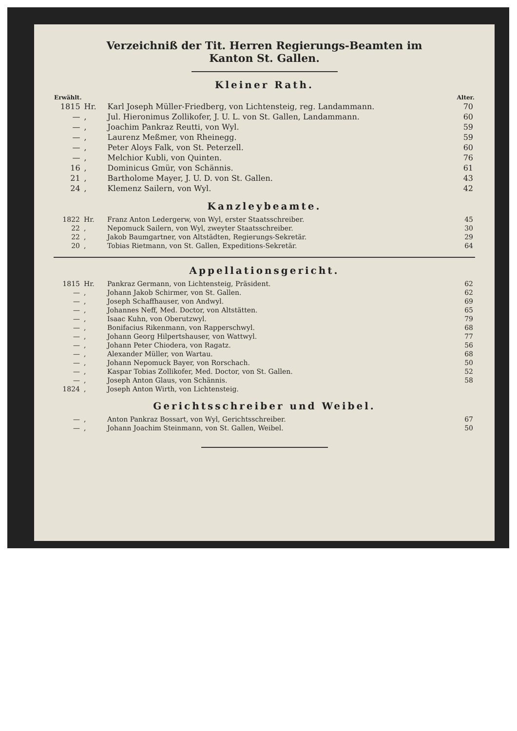Verzeichniß der Tit. Herren Regierungs-Beamten im
Kanton St. Gallen.
Kleiner Rath.
| Erwählt. | | | Alter. |
| --- | --- | --- | --- |
| 1815 | Hr. | Karl Joseph Müller-Friedberg, von Lichtensteig, reg. Landammann. | 70 |
| — | , | Jul. Hieronimus Zollikofer, J. U. L. von St. Gallen, Landammann. | 60 |
| — | , | Joachim Pankraz Reutti, von Wyl. | 59 |
| — | , | Laurenz Meßmer, von Rheinegg. | 59 |
| — | , | Peter Aloys Falk, von St. Peterzell. | 60 |
| — | , | Melchior Kubli, von Quinten. | 76 |
| 16 | , | Dominicus Gmür, von Schännis. | 61 |
| 21 | , | Bartholome Mayer, J. U. D. von St. Gallen. | 43 |
| 24 | , | Klemenz Sailern, von Wyl. | 42 |
Kanzleybeamte.
| 1822 | Hr. | Franz Anton Ledergerw, von Wyl, erster Staatsschreiber. | 45 |
| 22 | , | Nepomuck Sailern, von Wyl, zweyter Staatsschreiber. | 30 |
| 22 | , | Jakob Baumgartner, von Altstädten, Regierungs-Sekretär. | 29 |
| 20 | , | Tobias Rietmann, von St. Gallen, Expeditions-Sekretär. | 64 |
Appellationsgericht.
| 1815 | Hr. | Pankraz Germann, von Lichtensteig, Präsident. | 62 |
| — | , | Johann Jakob Schirmer, von St. Gallen. | 62 |
| — | , | Joseph Schaffhauser, von Andwyl. | 69 |
| — | , | Johannes Neff, Med. Doctor, von Altstätten. | 65 |
| — | , | Isaac Kuhn, von Oberutzwyl. | 79 |
| — | , | Bonifacius Rikenmann, von Rapperschwyl. | 68 |
| — | , | Johann Georg Hilpertshauser, von Wattwyl. | 77 |
| — | , | Johann Peter Chiodera, von Ragatz. | 56 |
| — | , | Alexander Müller, von Wartau. | 68 |
| — | , | Johann Nepomuck Bayer, von Rorschach. | 50 |
| — | , | Kaspar Tobias Zollikofer, Med. Doctor, von St. Gallen. | 52 |
| — | , | Joseph Anton Glaus, von Schännis. | 58 |
| 1824 | , | Joseph Anton Wirth, von Lichtensteig. | |
Gerichtsschreiber und Weibel.
| — | , | Anton Pankraz Bossart, von Wyl, Gerichtsschreiber. | 67 |
| — | , | Johann Joachim Steinmann, von St. Gallen, Weibel. | 50 |